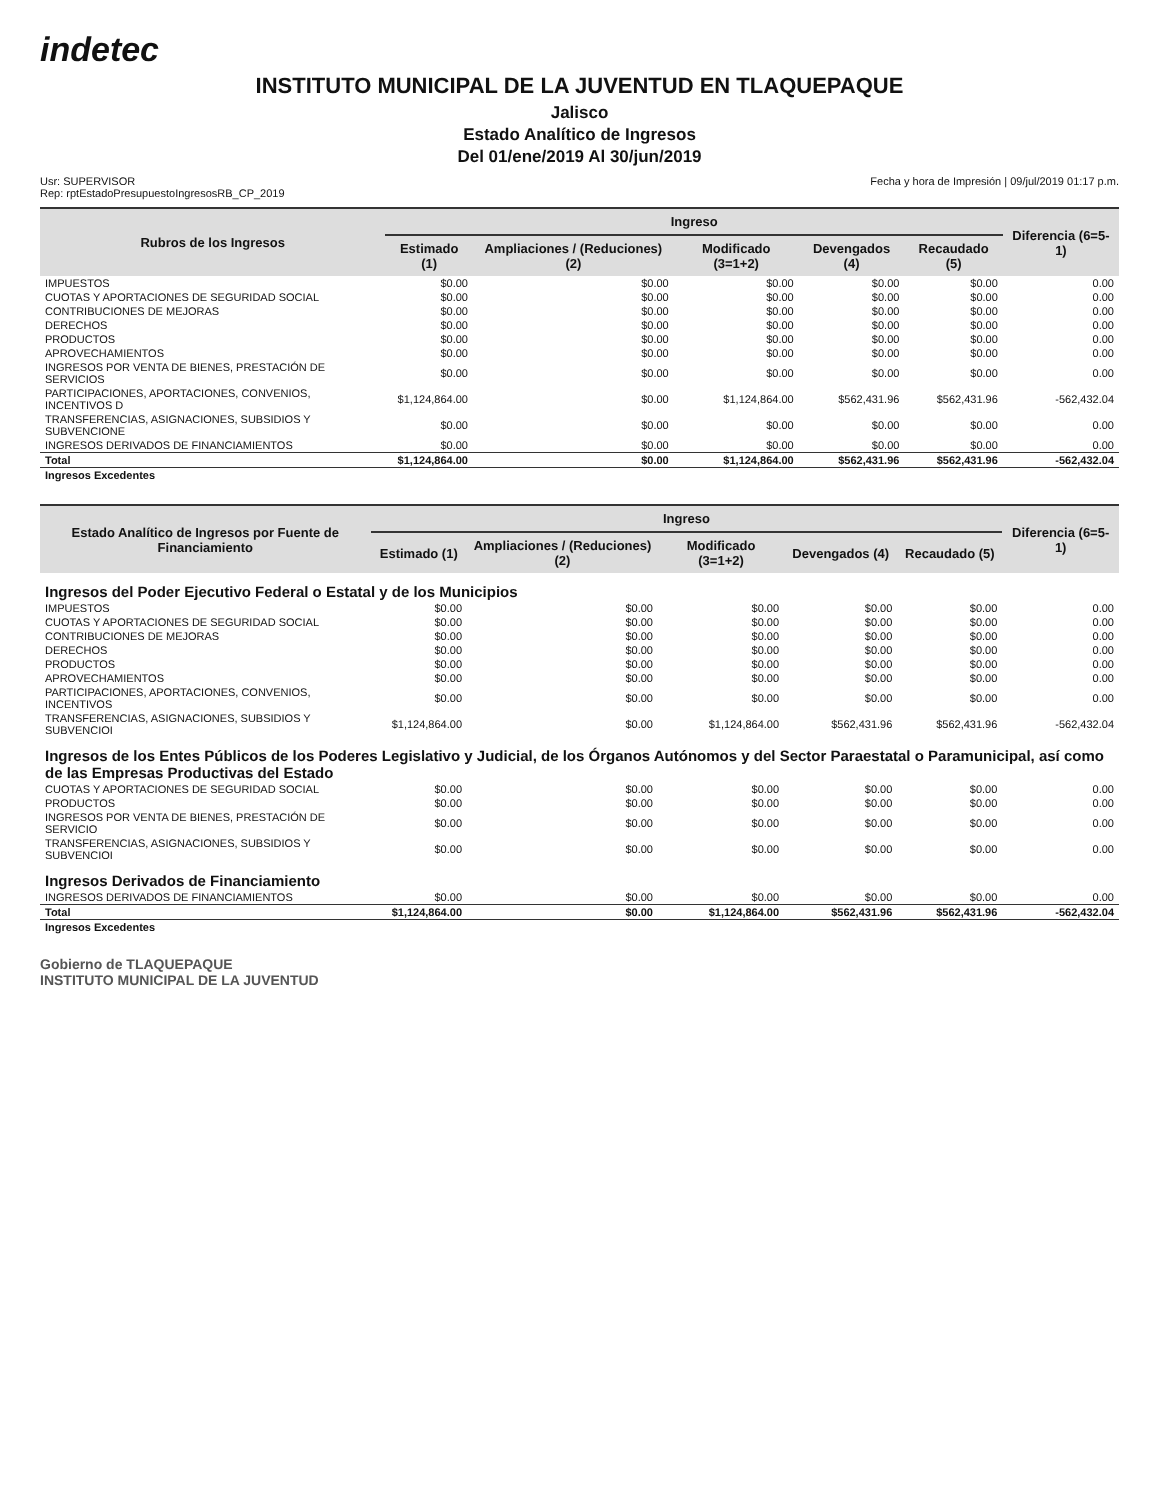indetec
INSTITUTO MUNICIPAL DE LA JUVENTUD EN TLAQUEPAQUE
Jalisco
Estado Analítico de Ingresos
Del 01/ene/2019 Al 30/jun/2019
Usr: SUPERVISOR
Rep: rptEstadoPresupuestoIngresosRB_CP_2019
Fecha y hora de Impresión | 09/jul/2019 01:17 p.m.
| Rubros de los Ingresos | Ingreso | | | | | Diferencia (6=5-1) |
| --- | --- | --- | --- | --- | --- | --- |
| | Estimado (1) | Ampliaciones / (Reduciones) (2) | Modificado (3=1+2) | Devengados (4) | Recaudado (5) | |
| IMPUESTOS | $0.00 | $0.00 | $0.00 | $0.00 | $0.00 | 0.00 |
| CUOTAS Y APORTACIONES DE SEGURIDAD SOCIAL | $0.00 | $0.00 | $0.00 | $0.00 | $0.00 | 0.00 |
| CONTRIBUCIONES DE MEJORAS | $0.00 | $0.00 | $0.00 | $0.00 | $0.00 | 0.00 |
| DERECHOS | $0.00 | $0.00 | $0.00 | $0.00 | $0.00 | 0.00 |
| PRODUCTOS | $0.00 | $0.00 | $0.00 | $0.00 | $0.00 | 0.00 |
| APROVECHAMIENTOS | $0.00 | $0.00 | $0.00 | $0.00 | $0.00 | 0.00 |
| INGRESOS POR VENTA DE BIENES, PRESTACIÓN DE SERVICIOS | $0.00 | $0.00 | $0.00 | $0.00 | $0.00 | 0.00 |
| PARTICIPACIONES, APORTACIONES, CONVENIOS, INCENTIVOS D | $1,124,864.00 | $0.00 | $1,124,864.00 | $562,431.96 | $562,431.96 | -562,432.04 |
| TRANSFERENCIAS, ASIGNACIONES, SUBSIDIOS Y SUBVENCIONE | $0.00 | $0.00 | $0.00 | $0.00 | $0.00 | 0.00 |
| INGRESOS DERIVADOS DE FINANCIAMIENTOS | $0.00 | $0.00 | $0.00 | $0.00 | $0.00 | 0.00 |
| Total | $1,124,864.00 | $0.00 | $1,124,864.00 | $562,431.96 | $562,431.96 | -562,432.04 |
| Ingresos Excedentes | | | | | | |
| Estado Analítico de Ingresos por Fuente de Financiamiento | Ingreso | | | | | Diferencia (6=5-1) |
| --- | --- | --- | --- | --- | --- | --- |
| | Estimado (1) | Ampliaciones / (Reduciones) (2) | Modificado (3=1+2) | Devengados (4) | Recaudado (5) | |
| Ingresos del Poder Ejecutivo Federal o Estatal y de los Municipios | | | | | | |
| IMPUESTOS | $0.00 | $0.00 | $0.00 | $0.00 | $0.00 | 0.00 |
| CUOTAS Y APORTACIONES DE SEGURIDAD SOCIAL | $0.00 | $0.00 | $0.00 | $0.00 | $0.00 | 0.00 |
| CONTRIBUCIONES DE MEJORAS | $0.00 | $0.00 | $0.00 | $0.00 | $0.00 | 0.00 |
| DERECHOS | $0.00 | $0.00 | $0.00 | $0.00 | $0.00 | 0.00 |
| PRODUCTOS | $0.00 | $0.00 | $0.00 | $0.00 | $0.00 | 0.00 |
| APROVECHAMIENTOS | $0.00 | $0.00 | $0.00 | $0.00 | $0.00 | 0.00 |
| PARTICIPACIONES, APORTACIONES, CONVENIOS, INCENTIVOS | $0.00 | $0.00 | $0.00 | $0.00 | $0.00 | 0.00 |
| TRANSFERENCIAS, ASIGNACIONES, SUBSIDIOS Y SUBVENCIOI | $1,124,864.00 | $0.00 | $1,124,864.00 | $562,431.96 | $562,431.96 | -562,432.04 |
| Ingresos de los Entes Públicos de los Poderes Legislativo y Judicial, de los Órganos Autónomos y del Sector Paraestatal o Paramunicipal, así como de las Empresas Productivas del Estado | | | | | | |
| CUOTAS Y APORTACIONES DE SEGURIDAD SOCIAL | $0.00 | $0.00 | $0.00 | $0.00 | $0.00 | 0.00 |
| PRODUCTOS | $0.00 | $0.00 | $0.00 | $0.00 | $0.00 | 0.00 |
| INGRESOS POR VENTA DE BIENES, PRESTACIÓN DE SERVICIO | $0.00 | $0.00 | $0.00 | $0.00 | $0.00 | 0.00 |
| TRANSFERENCIAS, ASIGNACIONES, SUBSIDIOS Y SUBVENCIOI | $0.00 | $0.00 | $0.00 | $0.00 | $0.00 | 0.00 |
| Ingresos Derivados de Financiamiento | | | | | | |
| INGRESOS DERIVADOS DE FINANCIAMIENTOS | $0.00 | $0.00 | $0.00 | $0.00 | $0.00 | 0.00 |
| Total | $1,124,864.00 | $0.00 | $1,124,864.00 | $562,431.96 | $562,431.96 | -562,432.04 |
| Ingresos Excedentes | | | | | | |
Gobierno de TLAQUEPAQUE
INSTITUTO MUNICIPAL DE LA JUVENTUD